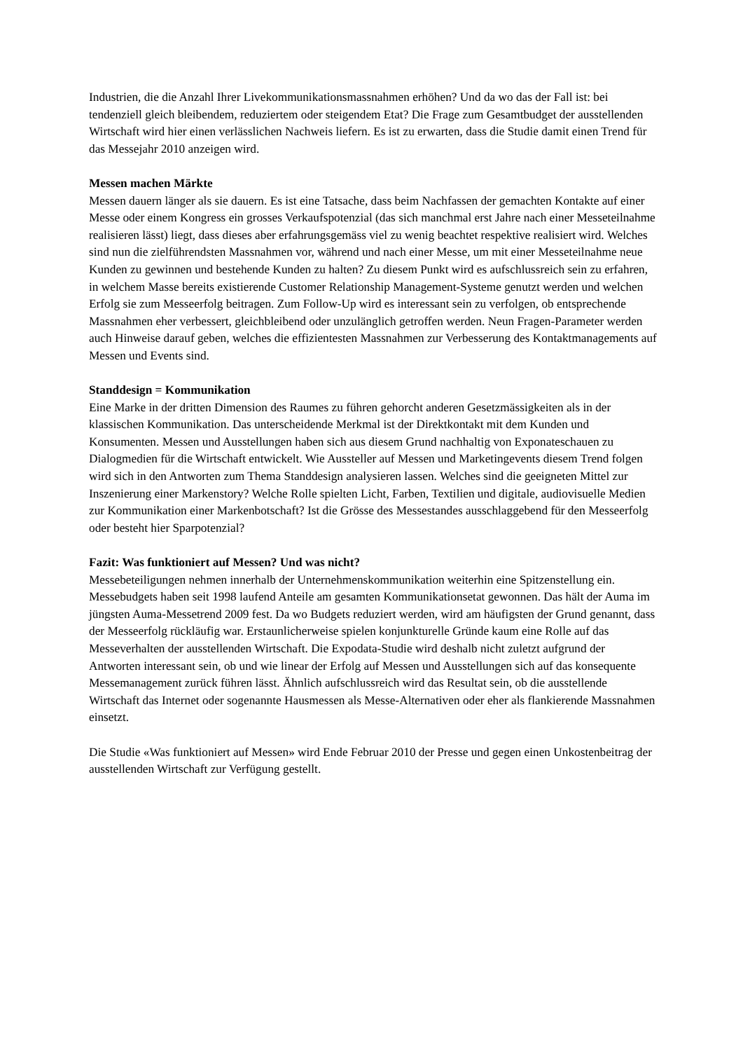Industrien, die die Anzahl Ihrer Livekommunikationsmassnahmen erhöhen? Und da wo das der Fall ist: bei tendenziell gleich bleibendem, reduziertem oder steigendem Etat? Die Frage zum Gesamtbudget der ausstellenden Wirtschaft wird hier einen verlässlichen Nachweis liefern. Es ist zu erwarten, dass die Studie damit einen Trend für das Messejahr 2010 anzeigen wird.
Messen machen Märkte
Messen dauern länger als sie dauern. Es ist eine Tatsache, dass beim Nachfassen der gemachten Kontakte auf einer Messe oder einem Kongress ein grosses Verkaufspotenzial (das sich manchmal erst Jahre nach einer Messeteilnahme realisieren lässt) liegt, dass dieses aber erfahrungsgemäss viel zu wenig beachtet respektive realisiert wird. Welches sind nun die zielführendsten Massnahmen vor, während und nach einer Messe, um mit einer Messeteilnahme neue Kunden zu gewinnen und bestehende Kunden zu halten? Zu diesem Punkt wird es aufschlussreich sein zu erfahren, in welchem Masse bereits existierende Customer Relationship Management-Systeme genutzt werden und welchen Erfolg sie zum Messeerfolg beitragen. Zum Follow-Up wird es interessant sein zu verfolgen, ob entsprechende Massnahmen eher verbessert, gleichbleibend oder unzulänglich getroffen werden. Neun Fragen-Parameter werden auch Hinweise darauf geben, welches die effizientesten Massnahmen zur Verbesserung des Kontaktmanagements auf Messen und Events sind.
Standdesign = Kommunikation
Eine Marke in der dritten Dimension des Raumes zu führen gehorcht anderen Gesetzmässigkeiten als in der klassischen Kommunikation. Das unterscheidende Merkmal ist der Direktkontakt mit dem Kunden und Konsumenten. Messen und Ausstellungen haben sich aus diesem Grund nachhaltig von Exponateschauen zu Dialogmedien für die Wirtschaft entwickelt. Wie Aussteller auf Messen und Marketingevents diesem Trend folgen wird sich in den Antworten zum Thema Standdesign analysieren lassen. Welches sind die geeigneten Mittel zur Inszenierung einer Markenstory? Welche Rolle spielten Licht, Farben, Textilien und digitale, audiovisuelle Medien zur Kommunikation einer Markenbotschaft? Ist die Grösse des Messestandes ausschlaggebend für den Messeerfolg oder besteht hier Sparpotenzial?
Fazit: Was funktioniert auf Messen? Und was nicht?
Messebeteiligungen nehmen innerhalb der Unternehmenskommunikation weiterhin eine Spitzenstellung ein. Messebudgets haben seit 1998 laufend Anteile am gesamten Kommunikationsetat gewonnen. Das hält der Auma im jüngsten Auma-Messetrend 2009 fest. Da wo Budgets reduziert werden, wird am häufigsten der Grund genannt, dass der Messeerfolg rückläufig war. Erstaunlicherweise spielen konjunkturelle Gründe kaum eine Rolle auf das Messeverhalten der ausstellenden Wirtschaft. Die Expodata-Studie wird deshalb nicht zuletzt aufgrund der Antworten interessant sein, ob und wie linear der Erfolg auf Messen und Ausstellungen sich auf das konsequente Messemanagement zurück führen lässt. Ähnlich aufschlussreich wird das Resultat sein, ob die ausstellende Wirtschaft das Internet oder sogenannte Hausmessen als Messe-Alternativen oder eher als flankierende Massnahmen einsetzt.
Die Studie «Was funktioniert auf Messen» wird Ende Februar 2010 der Presse und gegen einen Unkostenbeitrag der ausstellenden Wirtschaft zur Verfügung gestellt.